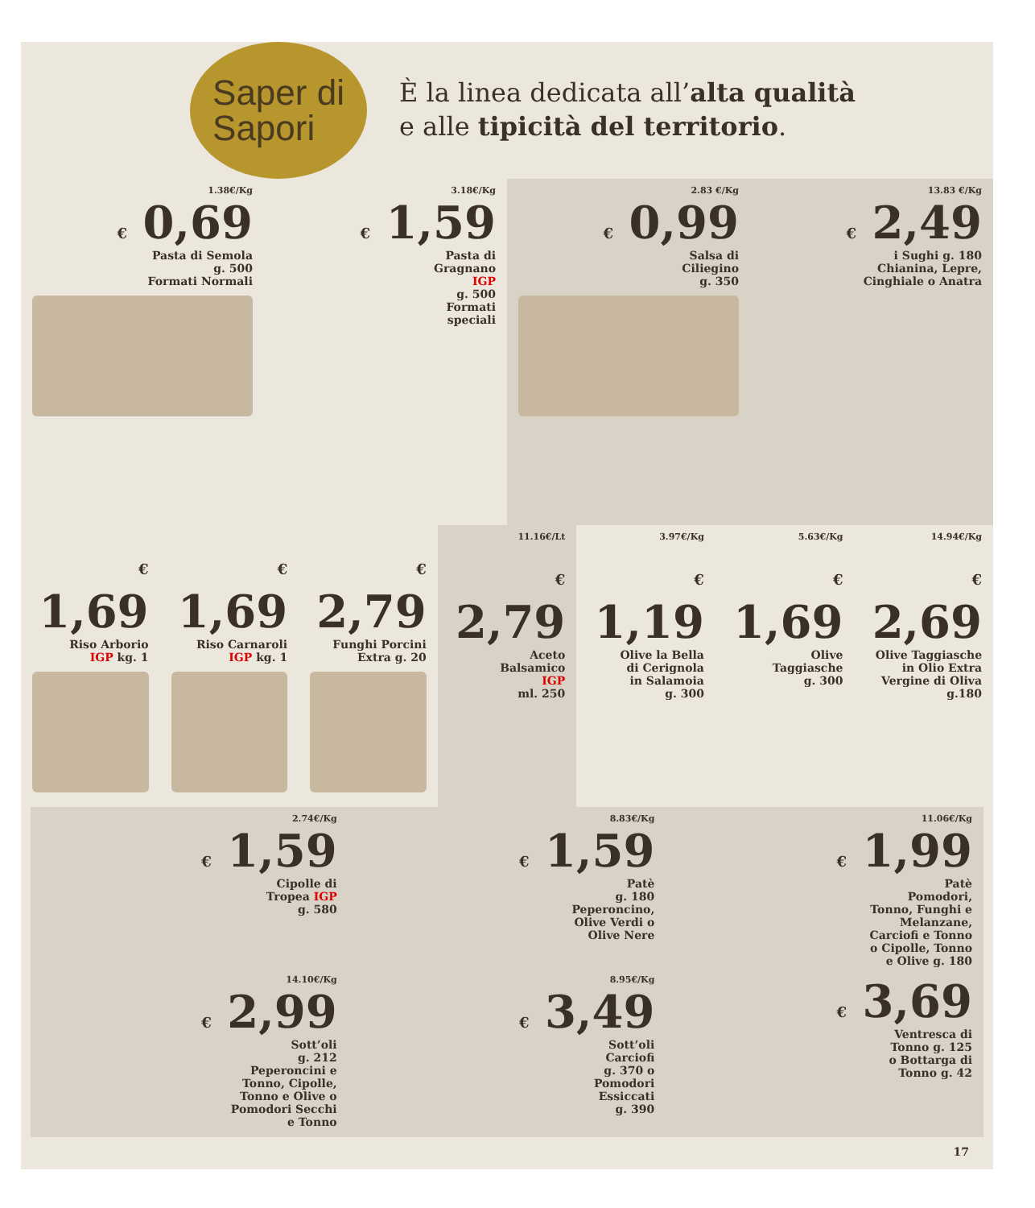Saper di
Sapori
È la linea dedicata all’alta qualità
e alle tipicità del territorio.
1.38€/Kg
€ 0,69
Pasta di Semola
g. 500
Formati Normali
3.18€/Kg
€ 1,59
Pasta di
Gragnano
IGP
g. 500
Formati
speciali
2.83 €/Kg
€ 0,99
Salsa di
Ciliegino
g. 350
13.83 €/Kg
€ 2,49
i Sughi g. 180
Chianina, Lepre,
Cinghiale o Anatra
€ 1,69
Riso Arborio
IGP kg. 1
€ 1,69
Riso Carnaroli
IGP kg. 1
€ 2,79
Funghi Porcini
Extra g. 20
11.16€/Lt
€ 2,79
Aceto
Balsamico
IGP
ml. 250
3.97€/Kg
€ 1,19
Olive la Bella
di Cerignola
in Salamoia
g. 300
5.63€/Kg
€ 1,69
Olive
Taggiasche
g. 300
14.94€/Kg
€ 2,69
Olive Taggiasche
in Olio Extra
Vergine di Oliva
g.180
2.74€/Kg
€ 1,59
Cipolle di
Tropea IGP
g. 580
8.83€/Kg
€ 1,59
Patè
g. 180
Peperoncino,
Olive Verdi o
Olive Nere
11.06€/Kg
€ 1,99
Patè
Pomodori,
Tonno, Funghi e
Melanzane,
Carciofi e Tonno
o Cipolle, Tonno
e Olive g. 180
14.10€/Kg
€ 2,99
Sott’oli
g. 212
Peperoncini e
Tonno, Cipolle,
Tonno e Olive o
Pomodori Secchi
e Tonno
8.95€/Kg
€ 3,49
Sott’oli
Carciofi
g. 370 o
Pomodori
Essiccati
g. 390
€ 3,69
Ventresca di
Tonno g. 125
o Bottarga di
Tonno g. 42
17